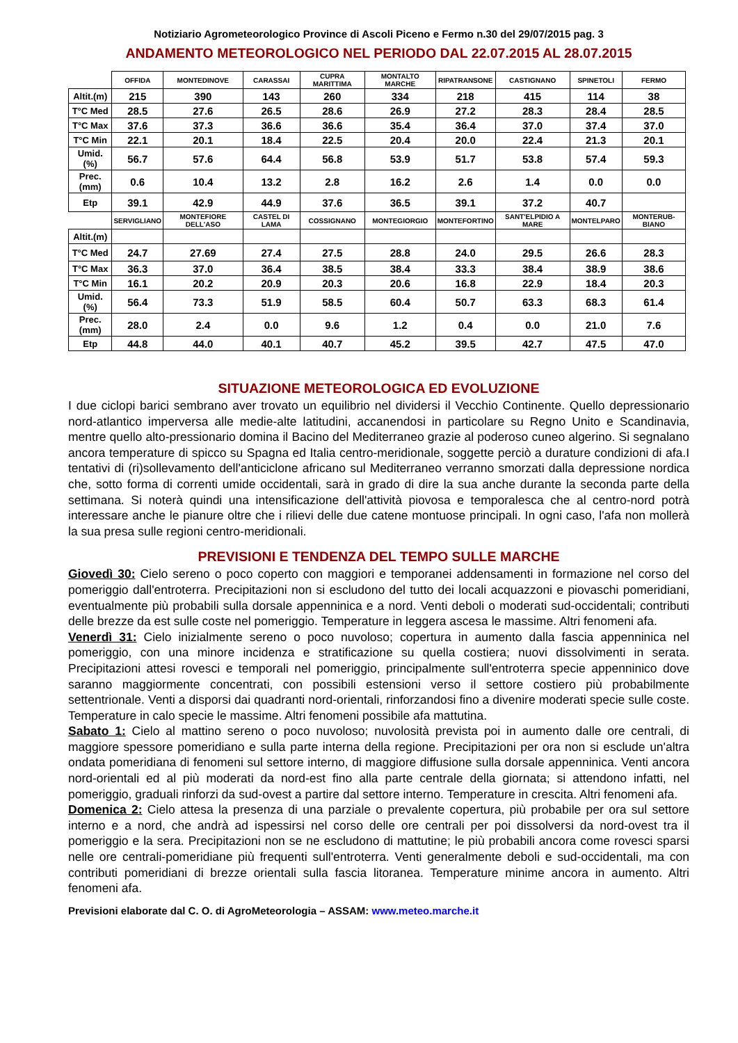Notiziario Agrometeorologico Province di Ascoli Piceno e Fermo n.30 del 29/07/2015 pag. 3
ANDAMENTO METEOROLOGICO NEL PERIODO DAL 22.07.2015 AL 28.07.2015
| | OFFIDA | MONTEDINOVE | CARASSAI | CUPRA MARITTIMA | MONTALTO MARCHE | RIPATRANSONE | CASTIGNANO | SPINETOLI | FERMO |
| --- | --- | --- | --- | --- | --- | --- | --- | --- | --- |
| Altit.(m) | 215 | 390 | 143 | 260 | 334 | 218 | 415 | 114 | 38 |
| T°C Med | 28.5 | 27.6 | 26.5 | 28.6 | 26.9 | 27.2 | 28.3 | 28.4 | 28.5 |
| T°C Max | 37.6 | 37.3 | 36.6 | 36.6 | 35.4 | 36.4 | 37.0 | 37.4 | 37.0 |
| T°C Min | 22.1 | 20.1 | 18.4 | 22.5 | 20.4 | 20.0 | 22.4 | 21.3 | 20.1 |
| Umid. (%) | 56.7 | 57.6 | 64.4 | 56.8 | 53.9 | 51.7 | 53.8 | 57.4 | 59.3 |
| Prec.(mm) | 0.6 | 10.4 | 13.2 | 2.8 | 16.2 | 2.6 | 1.4 | 0.0 | 0.0 |
| Etp | 39.1 | 42.9 | 44.9 | 37.6 | 36.5 | 39.1 | 37.2 | 40.7 | |
| | SERVIGLIANO | MONTEFIORE DELL'ASO | CASTEL DI LAMA | COSSIGNANO | MONTEGIORGIO | MONTEFORTINO | SANT'ELPIDIO A MARE | MONTELPARO | MONTERUB-BIANO |
| Altit.(m) | | | | | | | | | |
| T°C Med | 24.7 | 27.69 | 27.4 | 27.5 | 28.8 | 24.0 | 29.5 | 26.6 | 28.3 |
| T°C Max | 36.3 | 37.0 | 36.4 | 38.5 | 38.4 | 33.3 | 38.4 | 38.9 | 38.6 |
| T°C Min | 16.1 | 20.2 | 20.9 | 20.3 | 20.6 | 16.8 | 22.9 | 18.4 | 20.3 |
| Umid. (%) | 56.4 | 73.3 | 51.9 | 58.5 | 60.4 | 50.7 | 63.3 | 68.3 | 61.4 |
| Prec.(mm) | 28.0 | 2.4 | 0.0 | 9.6 | 1.2 | 0.4 | 0.0 | 21.0 | 7.6 |
| Etp | 44.8 | 44.0 | 40.1 | 40.7 | 45.2 | 39.5 | 42.7 | 47.5 | 47.0 |
SITUAZIONE METEOROLOGICA ED EVOLUZIONE
I due ciclopi barici sembrano aver trovato un equilibrio nel dividersi il Vecchio Continente. Quello depressionario nord-atlantico imperversa alle medie-alte latitudini, accanendosi in particolare su Regno Unito e Scandinavia, mentre quello alto-pressionario domina il Bacino del Mediterraneo grazie al poderoso cuneo algerino. Si segnalano ancora temperature di spicco su Spagna ed Italia centro-meridionale, soggette perciò a durature condizioni di afa.I tentativi di (ri)sollevamento dell'anticiclone africano sul Mediterraneo verranno smorzati dalla depressione nordica che, sotto forma di correnti umide occidentali, sarà in grado di dire la sua anche durante la seconda parte della settimana. Si noterà quindi una intensificazione dell'attività piovosa e temporalesca che al centro-nord potrà interessare anche le pianure oltre che i rilievi delle due catene montuose principali. In ogni caso, l'afa non mollerà la sua presa sulle regioni centro-meridionali.
PREVISIONI E TENDENZA DEL TEMPO SULLE MARCHE
Giovedì 30: Cielo sereno o poco coperto con maggiori e temporanei addensamenti in formazione nel corso del pomeriggio dall'entroterra. Precipitazioni non si escludono del tutto dei locali acquazzoni e piovaschi pomeridiani, eventualmente più probabili sulla dorsale appenninica e a nord. Venti deboli o moderati sud-occidentali; contributi delle brezze da est sulle coste nel pomeriggio. Temperature in leggera ascesa le massime. Altri fenomeni afa.
Venerdì 31: Cielo inizialmente sereno o poco nuvoloso; copertura in aumento dalla fascia appenninica nel pomeriggio, con una minore incidenza e stratificazione su quella costiera; nuovi dissolvimenti in serata. Precipitazioni attesi rovesci e temporali nel pomeriggio, principalmente sull'entroterra specie appenninico dove saranno maggiormente concentrati, con possibili estensioni verso il settore costiero più probabilmente settentrionale. Venti a disporsi dai quadranti nord-orientali, rinforzandosi fino a divenire moderati specie sulle coste. Temperature in calo specie le massime. Altri fenomeni possibile afa mattutina.
Sabato 1: Cielo al mattino sereno o poco nuvoloso; nuvolosità prevista poi in aumento dalle ore centrali, di maggiore spessore pomeridiano e sulla parte interna della regione. Precipitazioni per ora non si esclude un'altra ondata pomeridiana di fenomeni sul settore interno, di maggiore diffusione sulla dorsale appenninica. Venti ancora nord-orientali ed al più moderati da nord-est fino alla parte centrale della giornata; si attendono infatti, nel pomeriggio, graduali rinforzi da sud-ovest a partire dal settore interno. Temperature in crescita. Altri fenomeni afa.
Domenica 2: Cielo attesa la presenza di una parziale o prevalente copertura, più probabile per ora sul settore interno e a nord, che andrà ad ispessirsi nel corso delle ore centrali per poi dissolversi da nord-ovest tra il pomeriggio e la sera. Precipitazioni non se ne escludono di mattutine; le più probabili ancora come rovesci sparsi nelle ore centrali-pomeridiane più frequenti sull'entroterra. Venti generalmente deboli e sud-occidentali, ma con contributi pomeridiani di brezze orientali sulla fascia litoranea. Temperature minime ancora in aumento. Altri fenomeni afa.
Previsioni elaborate dal C. O. di AgroMeteorologia – ASSAM: www.meteo.marche.it